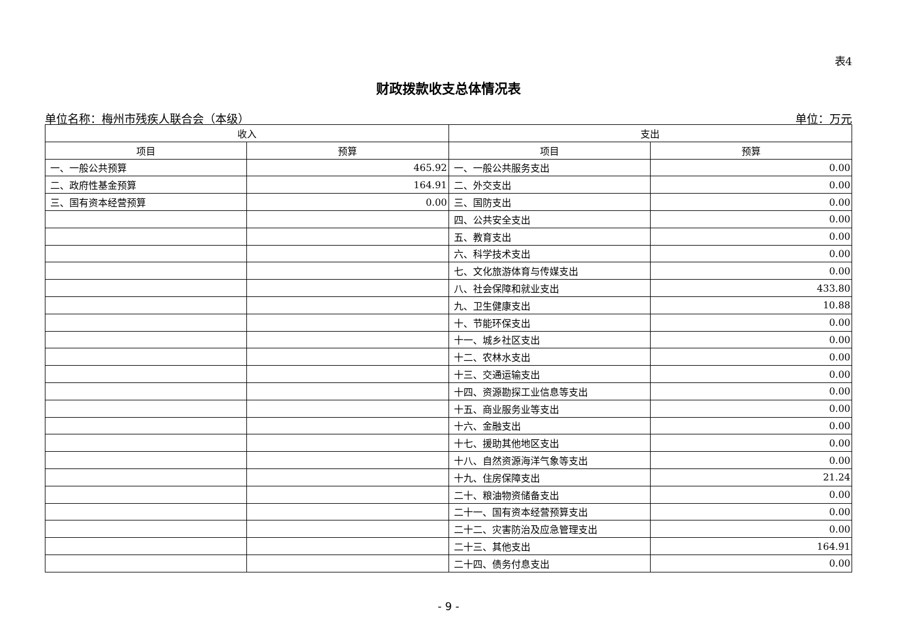表4
财政拨款收支总体情况表
单位名称：梅州市残疾人联合会（本级） 单位：万元
| 收入 | | 支出 | |
| --- | --- | --- | --- |
| 项目 | 预算 | 项目 | 预算 |
| 一、一般公共预算 | 465.92 | 一、一般公共服务支出 | 0.00 |
| 二、政府性基金预算 | 164.91 | 二、外交支出 | 0.00 |
| 三、国有资本经营预算 | 0.00 | 三、国防支出 | 0.00 |
| | | 四、公共安全支出 | 0.00 |
| | | 五、教育支出 | 0.00 |
| | | 六、科学技术支出 | 0.00 |
| | | 七、文化旅游体育与传媒支出 | 0.00 |
| | | 八、社会保障和就业支出 | 433.80 |
| | | 九、卫生健康支出 | 10.88 |
| | | 十、节能环保支出 | 0.00 |
| | | 十一、城乡社区支出 | 0.00 |
| | | 十二、农林水支出 | 0.00 |
| | | 十三、交通运输支出 | 0.00 |
| | | 十四、资源勘探工业信息等支出 | 0.00 |
| | | 十五、商业服务业等支出 | 0.00 |
| | | 十六、金融支出 | 0.00 |
| | | 十七、援助其他地区支出 | 0.00 |
| | | 十八、自然资源海洋气象等支出 | 0.00 |
| | | 十九、住房保障支出 | 21.24 |
| | | 二十、粮油物资储备支出 | 0.00 |
| | | 二十一、国有资本经营预算支出 | 0.00 |
| | | 二十二、灾害防治及应急管理支出 | 0.00 |
| | | 二十三、其他支出 | 164.91 |
| | | 二十四、债务付息支出 | 0.00 |
- 9 -